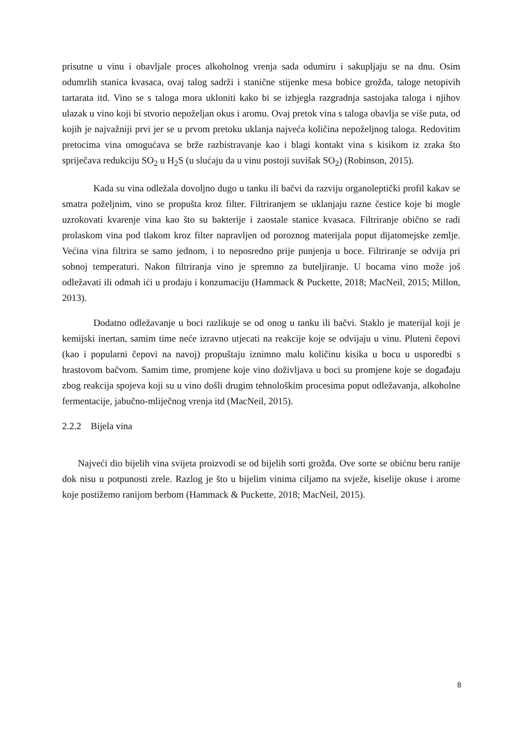prisutne u vinu i obavljale proces alkoholnog vrenja sada odumiru i sakupljaju se na dnu. Osim odumrlih stanica kvasaca, ovaj talog sadrži i stanične stijenke mesa bobice grožđa, taloge netopivih tartarata itd. Vino se s taloga mora ukloniti kako bi se izbjegla razgradnja sastojaka taloga i njihov ulazak u vino koji bi stvorio nepoželjan okus i aromu. Ovaj pretok vina s taloga obavlja se više puta, od kojih je najvažniji prvi jer se u prvom pretoku uklanja najveća količina nepoželjnog taloga. Redovitim pretocima vina omogućava se brže razbistravanje kao i blagi kontakt vina s kisikom iz zraka što spriječava redukciju SO<sub>2</sub> u H<sub>2</sub>S (u slućaju da u vinu postoji suvišak SO<sub>2</sub>) (Robinson, 2015).
Kada su vina odležala dovoljno dugo u tanku ili bačvi da razviju organoleptički profil kakav se smatra poželjnim, vino se propušta kroz filter. Filtriranjem se uklanjaju razne čestice koje bi mogle uzrokovati kvarenje vina kao što su bakterije i zaostale stanice kvasaca. Filtriranje obično se radi prolaskom vina pod tlakom kroz filter napravljen od poroznog materijala poput dijatomejske zemlje. Većina vina filtrira se samo jednom, i to neposredno prije punjenja u boce. Filtriranje se odvija pri sobnoj temperaturi. Nakon filtriranja vino je spremno za buteljiranje. U bocama vino može još odležavati ili odmah ići u prodaju i konzumaciju (Hammack & Puckette, 2018; MacNeil, 2015; Millon, 2013).
Dodatno odležavanje u boci razlikuje se od onog u tanku ili bačvi. Staklo je materijal koji je kemijski inertan, samim time neće izravno utjecati na reakcije koje se odvijaju u vinu. Pluteni čepovi (kao i popularni čepovi na navoj) propuštaju iznimno malu količinu kisika u bocu u usporedbi s hrastovom bačvom. Samim time, promjene koje vino doživljava u boci su promjene koje se događaju zbog reakcija spojeva koji su u vino došli drugim tehnološkim procesima poput odležavanja, alkoholne fermentacije, jabučno-mliječnog vrenja itd (MacNeil, 2015).
2.2.2 Bijela vina
Najveći dio bijelih vina svijeta proizvodi se od bijelih sorti grožđa. Ove sorte se obićnu beru ranije dok nisu u potpunosti zrele. Razlog je što u bijelim vinima ciljamo na svježe, kiselije okuse i arome koje postižemo ranijom berbom (Hammack & Puckette, 2018; MacNeil, 2015).
8